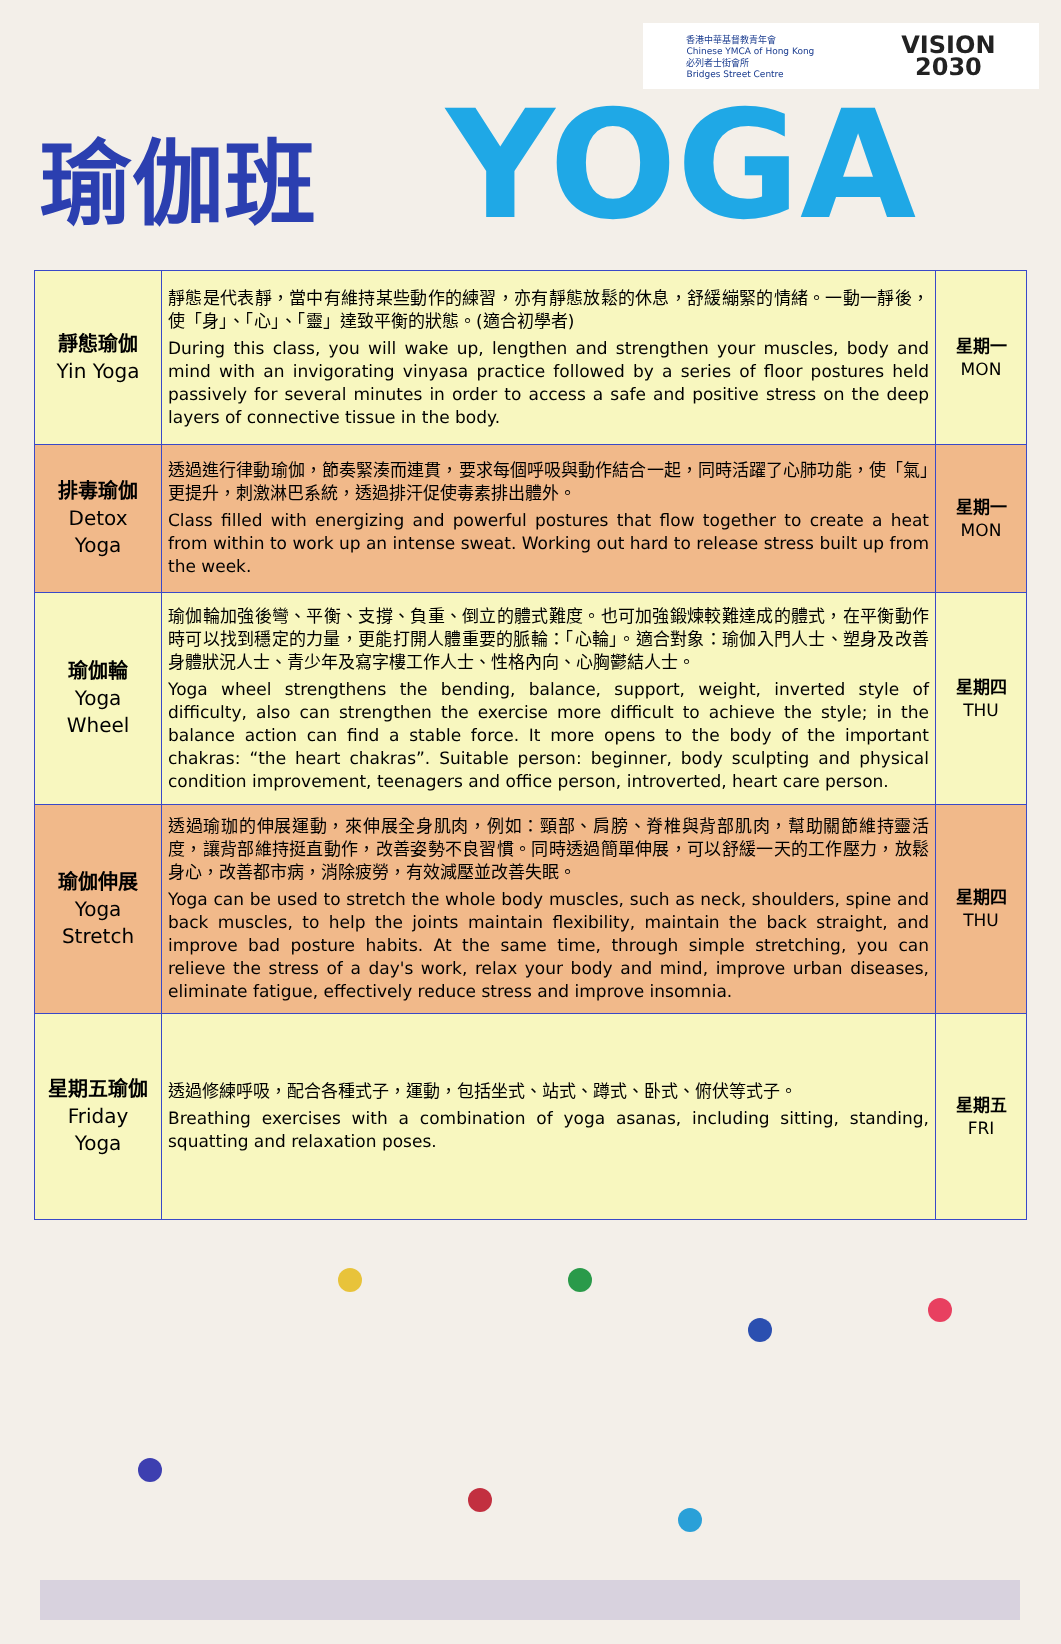香港中華基督教青年會
Chinese YMCA of Hong Kong
必列者士街會所
Bridges Street Centre
VISION
2030
瑜伽班 YOGA
| 靜態瑜伽 Yin Yoga | 靜態是代表靜，當中有維持某些動作的練習，亦有靜態放鬆的休息，舒緩繃緊的情緒。一動一靜後，使「身」、「心」、「靈」達致平衡的狀態。(適合初學者) During this class, you will wake up, lengthen and strengthen your muscles, body and mind with an invigorating vinyasa practice followed by a series of floor postures held passively for several minutes in order to access a safe and positive stress on the deep layers of connective tissue in the body. | 星期一 MON |
| 排毒瑜伽 Detox Yoga | 透過進行律動瑜伽，節奏緊湊而連貫，要求每個呼吸與動作結合一起，同時活躍了心肺功能，使「氣」更提升，刺激淋巴系統，透過排汗促使毒素排出體外。 Class filled with energizing and powerful postures that flow together to create a heat from within to work up an intense sweat. Working out hard to release stress built up from the week. | 星期一 MON |
| 瑜伽輪 Yoga Wheel | 瑜伽輪加強後彎、平衡、支撐、負重、倒立的體式難度。也可加強鍛煉較難達成的體式，在平衡動作時可以找到穩定的力量，更能打開人體重要的脈輪：「心輪」。適合對象：瑜伽入門人士、塑身及改善身體狀況人士、青少年及寫字樓工作人士、性格內向、心胸鬱結人士。 Yoga wheel strengthens the bending, balance, support, weight, inverted style of difficulty, also can strengthen the exercise more difficult to achieve the style; in the balance action can find a stable force. It more opens to the body of the important chakras: “the heart chakras”. Suitable person: beginner, body sculpting and physical condition improvement, teenagers and office person, introverted, heart care person. | 星期四 THU |
| 瑜伽伸展 Yoga Stretch | 透過瑜珈的伸展運動，來伸展全身肌肉，例如：頸部、肩膀、脊椎與背部肌肉，幫助關節維持靈活度，讓背部維持挺直動作，改善姿勢不良習慣。同時透過簡單伸展，可以舒緩一天的工作壓力，放鬆身心，改善都市病，消除疲勞，有效減壓並改善失眠。 Yoga can be used to stretch the whole body muscles, such as neck, shoulders, spine and back muscles, to help the joints maintain flexibility, maintain the back straight, and improve bad posture habits. At the same time, through simple stretching, you can relieve the stress of a day's work, relax your body and mind, improve urban diseases, eliminate fatigue, effectively reduce stress and improve insomnia. | 星期四 THU |
| 星期五瑜伽 Friday Yoga | 透過修練呼吸，配合各種式子，運動，包括坐式、站式、蹲式、卧式、俯伏等式子。 Breathing exercises with a combination of yoga asanas, including sitting, standing, squatting and relaxation poses. | 星期五 FRI |